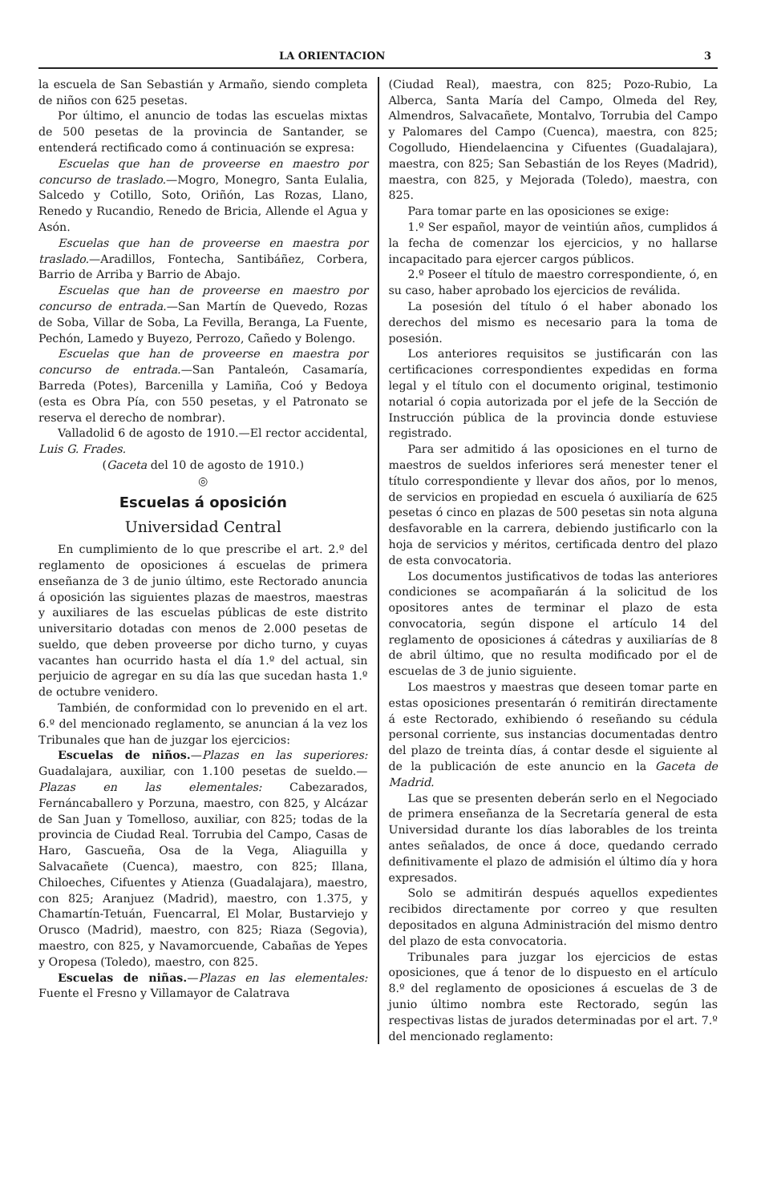LA ORIENTACION 3
la escuela de San Sebastián y Armaño, siendo completa de niños con 625 pesetas.
Por último, el anuncio de todas las escuelas mixtas de 500 pesetas de la provincia de Santander, se entenderá rectificado como á continuación se expresa:
Escuelas que han de proveerse en maestro por concurso de traslado.—Mogro, Monegro, Santa Eulalia, Salcedo y Cotillo, Soto, Oriñón, Las Rozas, Llano, Renedo y Rucandio, Renedo de Bricia, Allende el Agua y Asón.
Escuelas que han de proveerse en maestra por traslado.—Aradillos, Fontecha, Santibáñez, Corbera, Barrio de Arriba y Barrio de Abajo.
Escuelas que han de proveerse en maestro por concurso de entrada.—San Martín de Quevedo, Rozas de Soba, Villar de Soba, La Fevilla, Beranga, La Fuente, Pechón, Lamedo y Buyezo, Perrozo, Cañedo y Bolengo.
Escuelas que han de proveerse en maestra por concurso de entrada.—San Pantaleón, Casamaría, Barreda (Potes), Barcenilla y Lamiña, Coó y Bedoya (esta es Obra Pía, con 550 pesetas, y el Patronato se reserva el derecho de nombrar).
Valladolid 6 de agosto de 1910.—El rector accidental, Luis G. Frades.
(Gaceta del 10 de agosto de 1910.)
◎
Escuelas á oposición
Universidad Central
En cumplimiento de lo que prescribe el art. 2.º del reglamento de oposiciones á escuelas de primera enseñanza de 3 de junio último, este Rectorado anuncia á oposición las siguientes plazas de maestros, maestras y auxiliares de las escuelas públicas de este distrito universitario dotadas con menos de 2.000 pesetas de sueldo, que deben proveerse por dicho turno, y cuyas vacantes han ocurrido hasta el día 1.º del actual, sin perjuicio de agregar en su día las que sucedan hasta 1.º de octubre venidero.
También, de conformidad con lo prevenido en el art. 6.º del mencionado reglamento, se anuncian á la vez los Tribunales que han de juzgar los ejercicios:
Escuelas de niños.—Plazas en las superiores: Guadalajara, auxiliar, con 1.100 pesetas de sueldo.—Plazas en las elementales: Cabezarados, Fernáncaballero y Porzuna, maestro, con 825, y Alcázar de San Juan y Tomelloso, auxiliar, con 825; todas de la provincia de Ciudad Real. Torrubia del Campo, Casas de Haro, Gascueña, Osa de la Vega, Aliaguilla y Salvacañete (Cuenca), maestro, con 825; Illana, Chiloeches, Cifuentes y Atienza (Guadalajara), maestro, con 825; Aranjuez (Madrid), maestro, con 1.375, y Chamartín-Tetuán, Fuencarral, El Molar, Bustarviejo y Orusco (Madrid), maestro, con 825; Riaza (Segovia), maestro, con 825, y Navamorcuende, Cabañas de Yepes y Oropesa (Toledo), maestro, con 825.
Escuelas de niñas.—Plazas en las elementales: Fuente el Fresno y Villamayor de Calatrava
(Ciudad Real), maestra, con 825; Pozo-Rubio, La Alberca, Santa María del Campo, Olmeda del Rey, Almendros, Salvacañete, Montalvo, Torrubia del Campo y Palomares del Campo (Cuenca), maestra, con 825; Cogolludo, Hiendelaencina y Cifuentes (Guadalajara), maestra, con 825; San Sebastián de los Reyes (Madrid), maestra, con 825, y Mejorada (Toledo), maestra, con 825.
Para tomar parte en las oposiciones se exige:
1.º Ser español, mayor de veintiún años, cumplidos á la fecha de comenzar los ejercicios, y no hallarse incapacitado para ejercer cargos públicos.
2.º Poseer el título de maestro correspondiente, ó, en su caso, haber aprobado los ejercicios de reválida.
La posesión del título ó el haber abonado los derechos del mismo es necesario para la toma de posesión.
Los anteriores requisitos se justificarán con las certificaciones correspondientes expedidas en forma legal y el título con el documento original, testimonio notarial ó copia autorizada por el jefe de la Sección de Instrucción pública de la provincia donde estuviese registrado.
Para ser admitido á las oposiciones en el turno de maestros de sueldos inferiores será menester tener el título correspondiente y llevar dos años, por lo menos, de servicios en propiedad en escuela ó auxiliaría de 625 pesetas ó cinco en plazas de 500 pesetas sin nota alguna desfavorable en la carrera, debiendo justificarlo con la hoja de servicios y méritos, certificada dentro del plazo de esta convocatoria.
Los documentos justificativos de todas las anteriores condiciones se acompañarán á la solicitud de los opositores antes de terminar el plazo de esta convocatoria, según dispone el artículo 14 del reglamento de oposiciones á cátedras y auxiliarías de 8 de abril último, que no resulta modificado por el de escuelas de 3 de junio siguiente.
Los maestros y maestras que deseen tomar parte en estas oposiciones presentarán ó remitirán directamente á este Rectorado, exhibiendo ó reseñando su cédula personal corriente, sus instancias documentadas dentro del plazo de treinta días, á contar desde el siguiente al de la publicación de este anuncio en la Gaceta de Madrid.
Las que se presenten deberán serlo en el Negociado de primera enseñanza de la Secretaría general de esta Universidad durante los días laborables de los treinta antes señalados, de once á doce, quedando cerrado definitivamente el plazo de admisión el último día y hora expresados.
Solo se admitirán después aquellos expedientes recibidos directamente por correo y que resulten depositados en alguna Administración del mismo dentro del plazo de esta convocatoria.
Tribunales para juzgar los ejercicios de estas oposiciones, que á tenor de lo dispuesto en el artículo 8.º del reglamento de oposiciones á escuelas de 3 de junio último nombra este Rectorado, según las respectivas listas de jurados determinadas por el art. 7.º del mencionado reglamento: